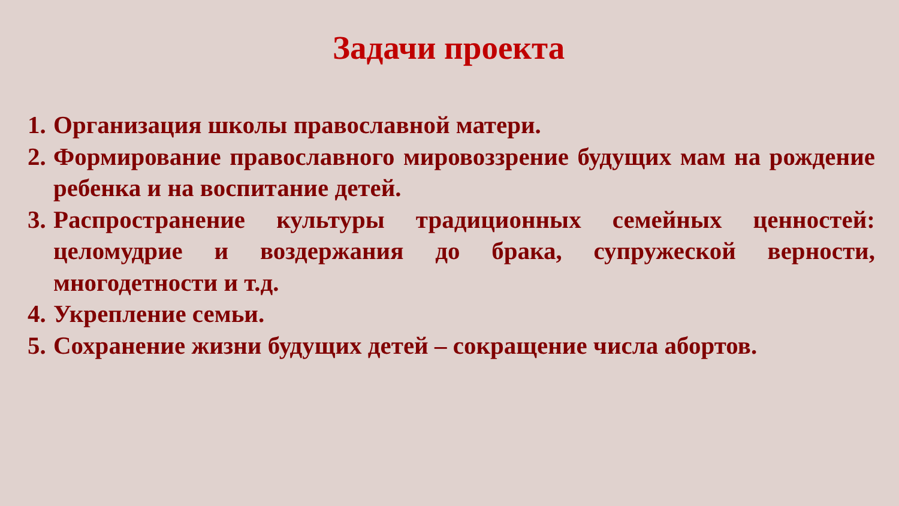Задачи проекта
1. Организация школы православной матери.
2. Формирование православного мировоззрение будущих мам на рождение ребенка и на воспитание детей.
3. Распространение культуры традиционных семейных ценностей: целомудрие и воздержания до брака, супружеской верности, многодетности и т.д.
4. Укрепление семьи.
5. Сохранение жизни будущих детей – сокращение числа абортов.